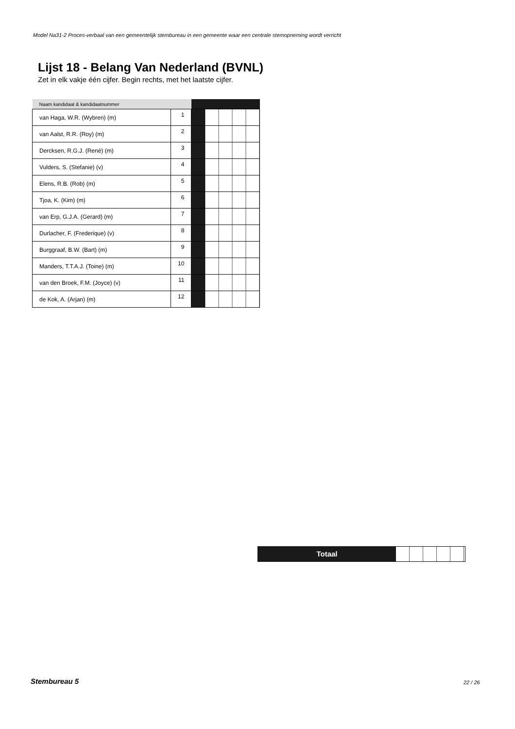Model Na31-2 Proces-verbaal van een gemeentelijk stembureau in een gemeente waar een centrale stemopneming wordt verricht
Lijst 18 - Belang Van Nederland (BVNL)
Zet in elk vakje één cijfer. Begin rechts, met het laatste cijfer.
| Naam kandidaat & kandidaatnummer | | | |
| --- | --- | --- | --- |
| van Haga, W.R. (Wybren) (m) | 1 | | |
| van Aalst, R.R. (Roy) (m) | 2 | | |
| Dercksen, R.G.J. (René) (m) | 3 | | |
| Vulders, S. (Stefanie) (v) | 4 | | |
| Elens, R.B. (Rob) (m) | 5 | | |
| Tjoa, K. (Kim) (m) | 6 | | |
| van Erp, G.J.A. (Gerard) (m) | 7 | | |
| Durlacher, F. (Frederique) (v) | 8 | | |
| Burggraaf, B.W. (Bart) (m) | 9 | | |
| Manders, T.T.A.J. (Toine) (m) | 10 | | |
| van den Broek, F.M. (Joyce) (v) | 11 | | |
| de Kok, A. (Arjan) (m) | 12 | | |
Totaal
Stembureau 5 22 / 26